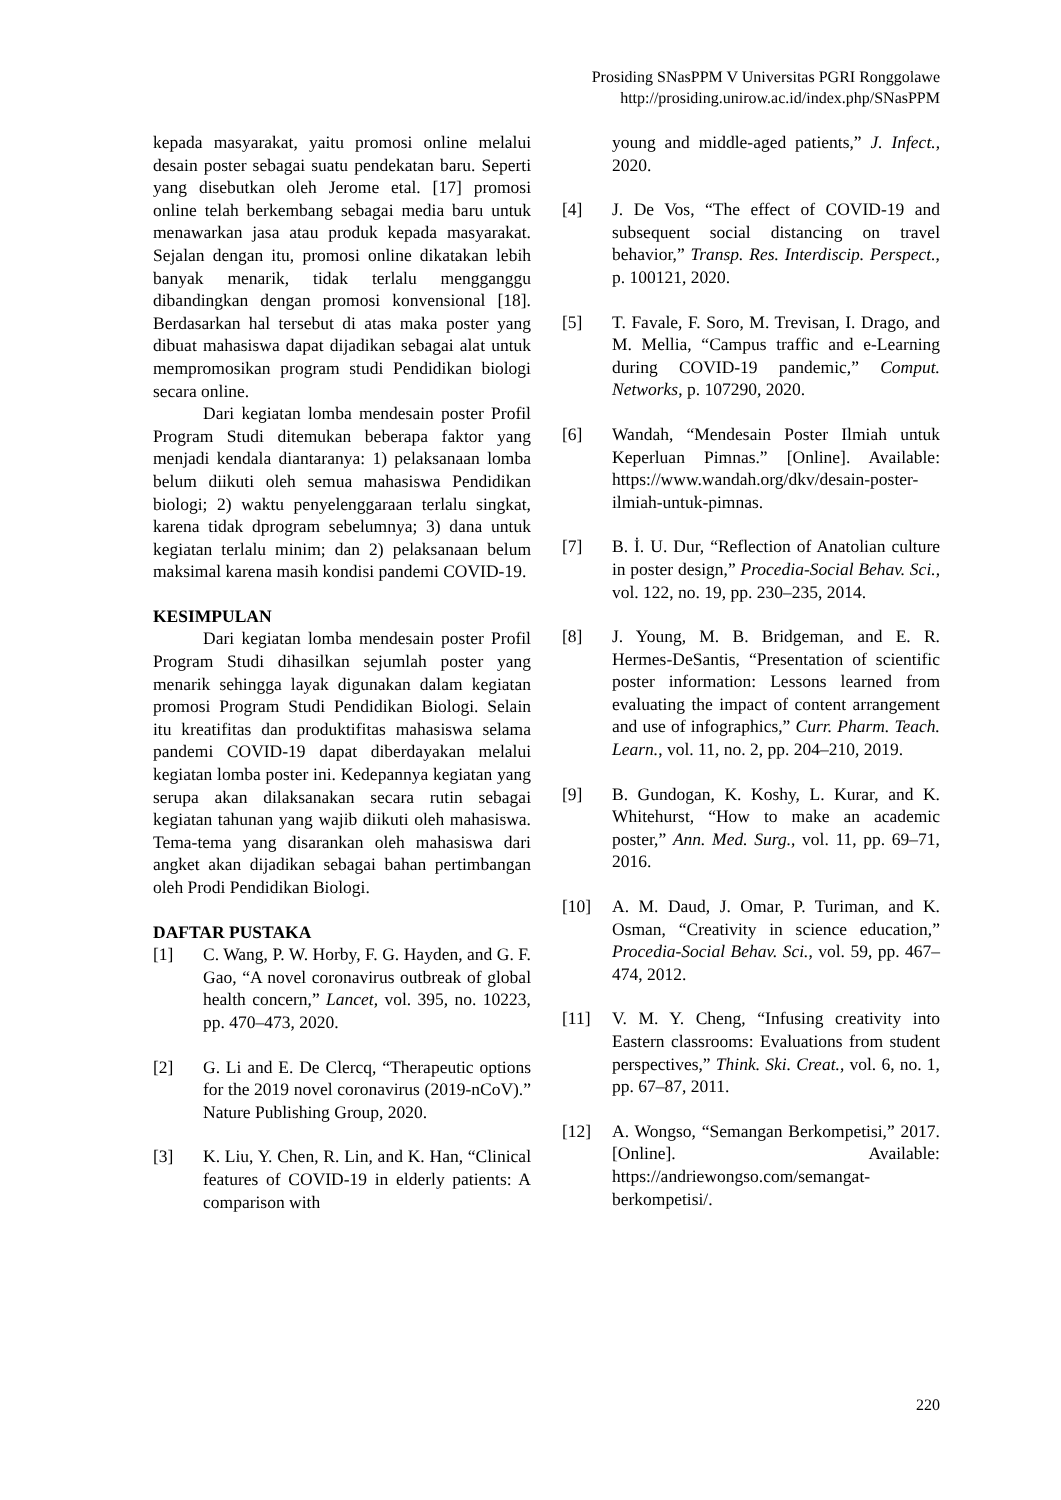Prosiding SNasPPM V Universitas PGRI Ronggolawe
http://prosiding.unirow.ac.id/index.php/SNasPPM
kepada masyarakat, yaitu promosi online melalui desain poster sebagai suatu pendekatan baru. Seperti yang disebutkan oleh Jerome etal. [17] promosi online telah berkembang sebagai media baru untuk menawarkan jasa atau produk kepada masyarakat. Sejalan dengan itu, promosi online dikatakan lebih banyak menarik, tidak terlalu mengganggu dibandingkan dengan promosi konvensional [18]. Berdasarkan hal tersebut di atas maka poster yang dibuat mahasiswa dapat dijadikan sebagai alat untuk mempromosikan program studi Pendidikan biologi secara online.
Dari kegiatan lomba mendesain poster Profil Program Studi ditemukan beberapa faktor yang menjadi kendala diantaranya: 1) pelaksanaan lomba belum diikuti oleh semua mahasiswa Pendidikan biologi; 2) waktu penyelenggaraan terlalu singkat, karena tidak dprogram sebelumnya; 3) dana untuk kegiatan terlalu minim; dan 2) pelaksanaan belum maksimal karena masih kondisi pandemi COVID-19.
KESIMPULAN
Dari kegiatan lomba mendesain poster Profil Program Studi dihasilkan sejumlah poster yang menarik sehingga layak digunakan dalam kegiatan promosi Program Studi Pendidikan Biologi. Selain itu kreatifitas dan produktifitas mahasiswa selama pandemi COVID-19 dapat diberdayakan melalui kegiatan lomba poster ini. Kedepannya kegiatan yang serupa akan dilaksanakan secara rutin sebagai kegiatan tahunan yang wajib diikuti oleh mahasiswa. Tema-tema yang disarankan oleh mahasiswa dari angket akan dijadikan sebagai bahan pertimbangan oleh Prodi Pendidikan Biologi.
DAFTAR PUSTAKA
[1] C. Wang, P. W. Horby, F. G. Hayden, and G. F. Gao, “A novel coronavirus outbreak of global health concern,” Lancet, vol. 395, no. 10223, pp. 470–473, 2020.
[2] G. Li and E. De Clercq, “Therapeutic options for the 2019 novel coronavirus (2019-nCoV).” Nature Publishing Group, 2020.
[3] K. Liu, Y. Chen, R. Lin, and K. Han, “Clinical features of COVID-19 in elderly patients: A comparison with
young and middle-aged patients,” J. Infect., 2020.
[4] J. De Vos, “The effect of COVID-19 and subsequent social distancing on travel behavior,” Transp. Res. Interdiscip. Perspect., p. 100121, 2020.
[5] T. Favale, F. Soro, M. Trevisan, I. Drago, and M. Mellia, “Campus traffic and e-Learning during COVID-19 pandemic,” Comput. Networks, p. 107290, 2020.
[6] Wandah, “Mendesain Poster Ilmiah untuk Keperluan Pimnas.” [Online]. Available: https://www.wandah.org/dkv/desain-poster-ilmiah-untuk-pimnas.
[7] B. İ. U. Dur, “Reflection of Anatolian culture in poster design,” Procedia-Social Behav. Sci., vol. 122, no. 19, pp. 230–235, 2014.
[8] J. Young, M. B. Bridgeman, and E. R. Hermes-DeSantis, “Presentation of scientific poster information: Lessons learned from evaluating the impact of content arrangement and use of infographics,” Curr. Pharm. Teach. Learn., vol. 11, no. 2, pp. 204–210, 2019.
[9] B. Gundogan, K. Koshy, L. Kurar, and K. Whitehurst, “How to make an academic poster,” Ann. Med. Surg., vol. 11, pp. 69–71, 2016.
[10] A. M. Daud, J. Omar, P. Turiman, and K. Osman, “Creativity in science education,” Procedia-Social Behav. Sci., vol. 59, pp. 467–474, 2012.
[11] V. M. Y. Cheng, “Infusing creativity into Eastern classrooms: Evaluations from student perspectives,” Think. Ski. Creat., vol. 6, no. 1, pp. 67–87, 2011.
[12] A. Wongso, “Semangan Berkompetisi,” 2017. [Online]. Available: https://andriewongso.com/semangat-berkompetisi/.
220